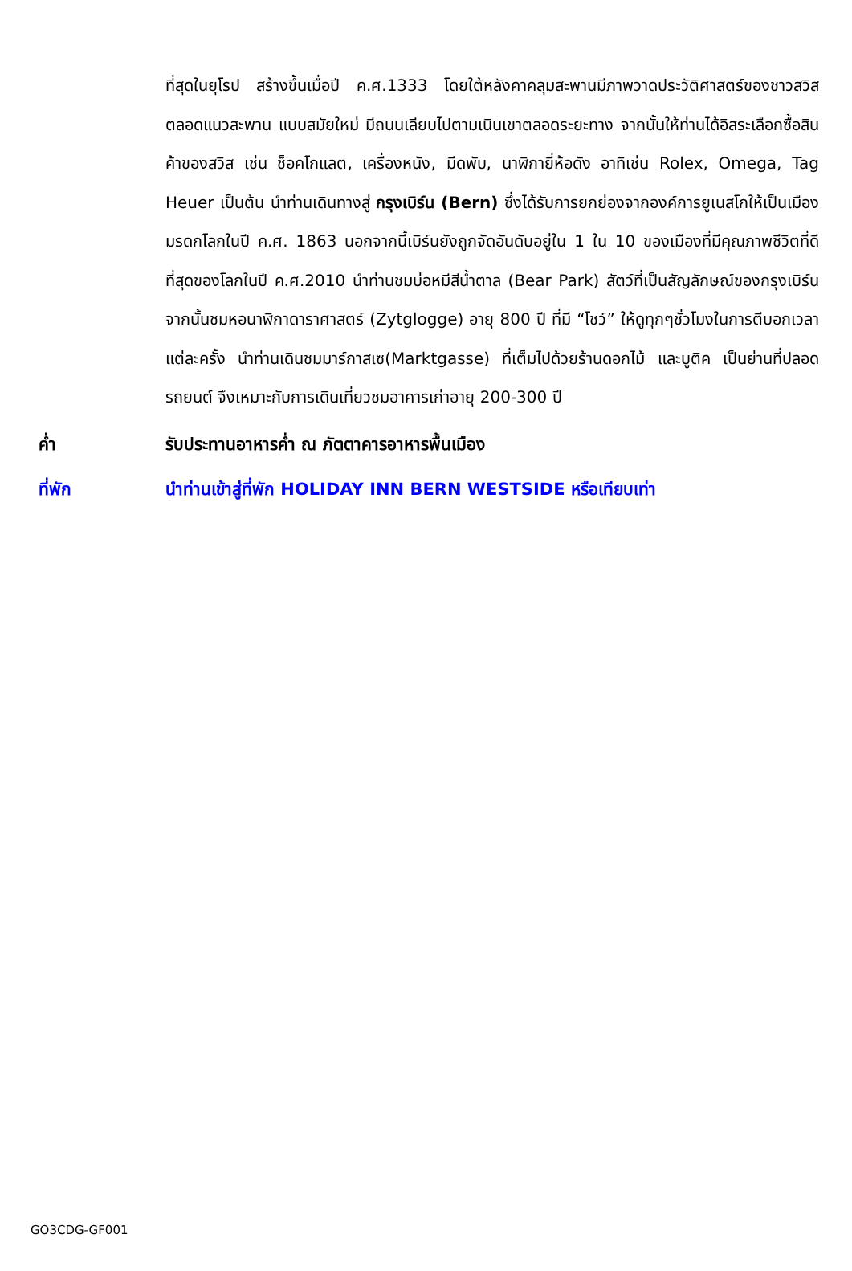ที่สุดในยุโรป สร้างขึ้นเมื่อปี ค.ศ.1333 โดยใต้หลังคาคลุมสะพานมีภาพวาดประวัติศาสตร์ของชาวสวิส ตลอดแนวสะพาน แบบสมัยใหม่ มีถนนเลียบไปตามเนินเขาตลอดระยะทาง จากนั้นให้ท่านได้อิสระเลือกซื้อสินค้าของสวิส เช่น ช็อคโกแลต, เครื่องหนัง, มีดพับ, นาฬิกายี่ห้อดัง อาทิเช่น Rolex, Omega, Tag Heuer เป็นต้น นำท่านเดินทางสู่ กรุงเบิร์น (Bern) ซึ่งได้รับการยกย่องจากองค์การยูเนสโกให้เป็นเมืองมรดกโลกในปี ค.ศ. 1863 นอกจากนี้เบิร์นยังถูกจัดอันดับอยู่ใน 1 ใน 10 ของเมืองที่มีคุณภาพชีวิตที่ดีที่สุดของโลกในปี ค.ศ.2010 นำท่านชมบ่อหมีสีน้ำตาล (Bear Park) สัตว์ที่เป็นสัญลักษณ์ของกรุงเบิร์น จากนั้นชมหอนาฬิกาดาราศาสตร์ (Zytglogge) อายุ 800 ปี ที่มี “โชว์” ให้ดูทุกๆชั่วโมงในการตีบอกเวลาแต่ละครั้ง นำท่านเดินชมมาร์กาสเซ(Marktgasse) ที่เต็มไปด้วยร้านดอกไม้ และบูติค เป็นย่านที่ปลอดรถยนต์ จึงเหมาะกับการเดินเที่ยวชมอาคารเก่าอายุ 200-300 ปี
ค่ำ รับประทานอาหารค่ำ ณ ภัตตาคารอาหารพื้นเมือง
ที่พัก นำท่านเข้าสู่ที่พัก HOLIDAY INN BERN WESTSIDE หรือเทียบเท่า
GO3CDG-GF001